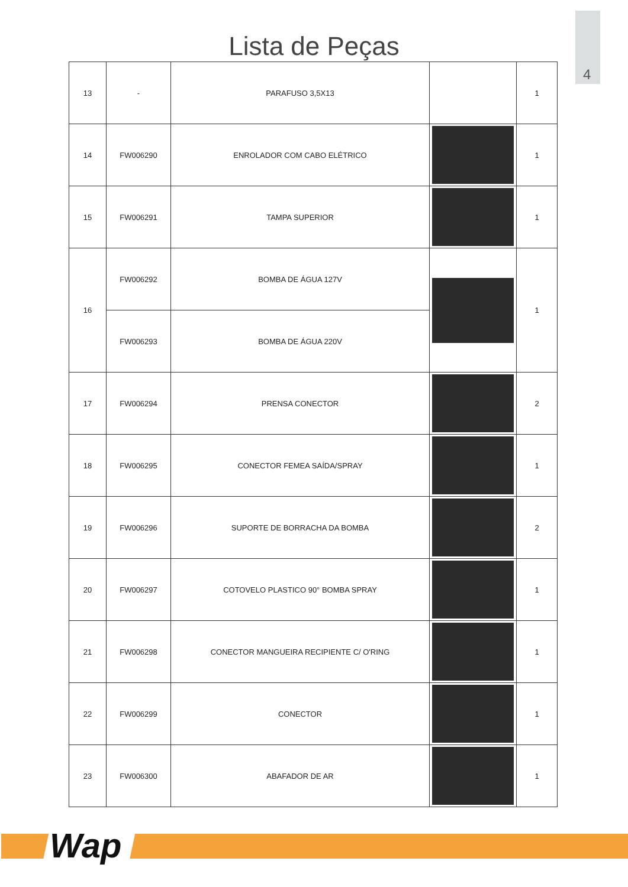4
Lista de Peças
| 13 | - | PARAFUSO 3,5X13 | | 1 |
| 14 | FW006290 | ENROLADOR COM CABO ELÉTRICO | | 1 |
| 15 | FW006291 | TAMPA SUPERIOR | | 1 |
| 16 | FW006292 | BOMBA DE ÁGUA 127V | | 1 |
| | FW006293 | BOMBA DE ÁGUA 220V | | |
| 17 | FW006294 | PRENSA CONECTOR | | 2 |
| 18 | FW006295 | CONECTOR FEMEA SAÍDA/SPRAY | | 1 |
| 19 | FW006296 | SUPORTE DE BORRACHA DA BOMBA | | 2 |
| 20 | FW006297 | COTOVELO PLASTICO 90° BOMBA SPRAY | | 1 |
| 21 | FW006298 | CONECTOR MANGUEIRA RECIPIENTE C/ O'RING | | 1 |
| 22 | FW006299 | CONECTOR | | 1 |
| 23 | FW006300 | ABAFADOR DE AR | | 1 |
Wap